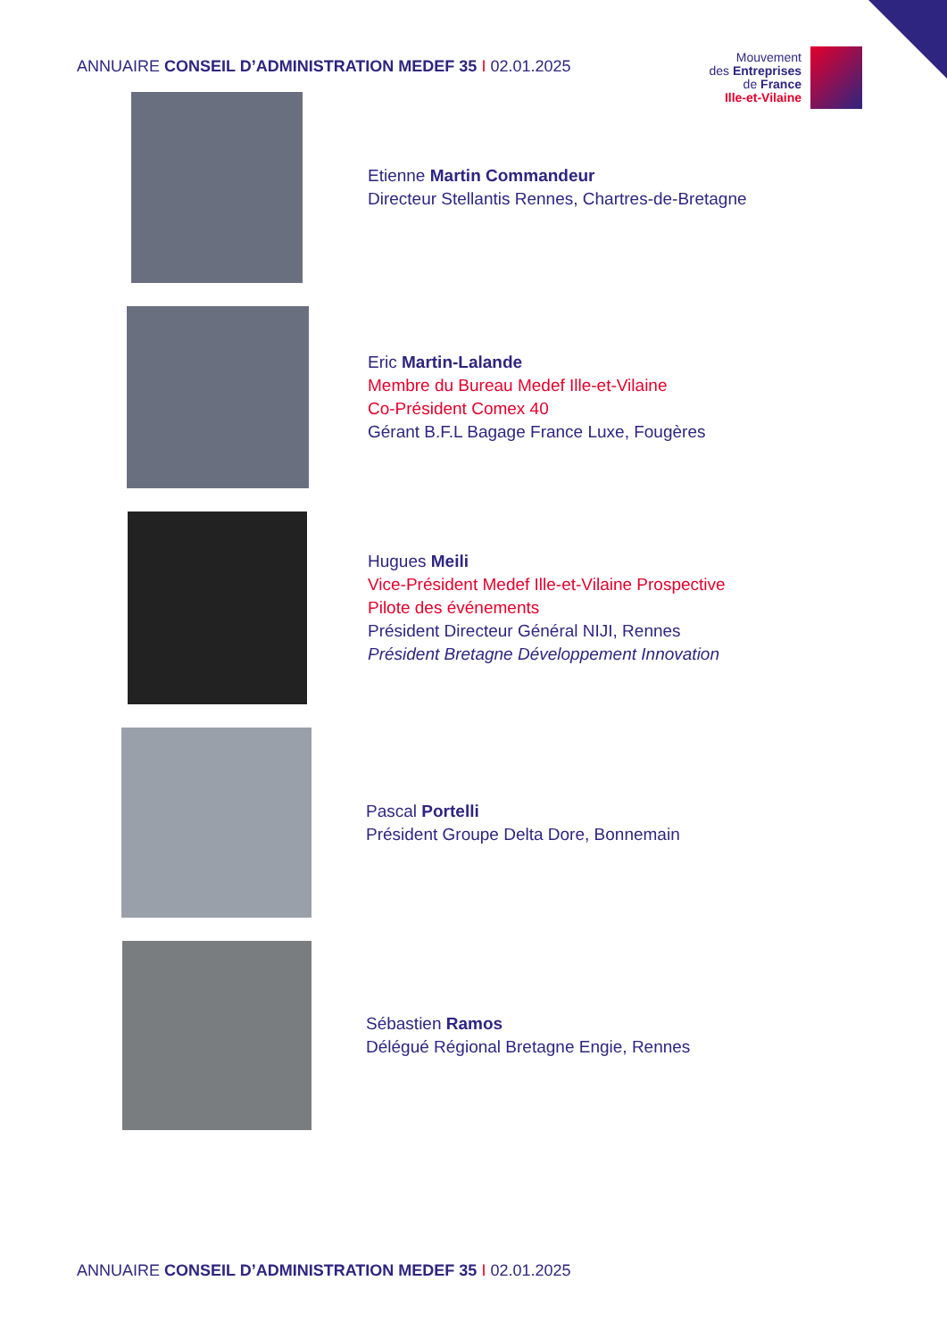ANNUAIRE CONSEIL D’ADMINISTRATION MEDEF 35 I 02.01.2025
Mouvement
des Entreprises
de France
Ille-et-Vilaine
Etienne Martin Commandeur
Directeur Stellantis Rennes, Chartres-de-Bretagne
Eric Martin-Lalande
Membre du Bureau Medef Ille-et-Vilaine
Co-Président Comex 40
Gérant B.F.L Bagage France Luxe, Fougères
Hugues Meili
Vice-Président Medef Ille-et-Vilaine Prospective
Pilote des événements
Président Directeur Général NIJI, Rennes
Président Bretagne Développement Innovation
Pascal Portelli
Président Groupe Delta Dore, Bonnemain
Sébastien Ramos
Délégué Régional Bretagne Engie, Rennes
ANNUAIRE CONSEIL D’ADMINISTRATION MEDEF 35 I 02.01.2025